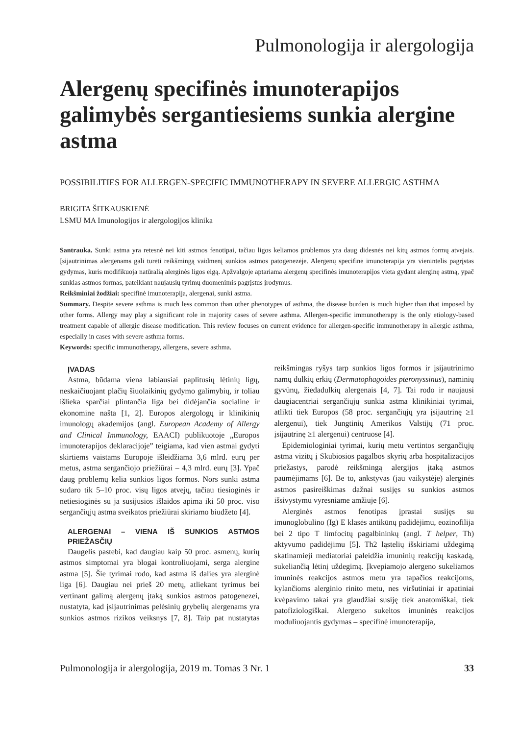Pulmonologija ir alergologija
Alergenų specifinės imunoterapijos galimybės sergantiesiems sunkia alergine astma
POSSIBILITIES FOR ALLERGEN-SPECIFIC IMMUNOTHERAPY IN SEVERE ALLERGIC ASTHMA
BRIGITA ŠITKAUSKIENĖ
LSMU MA Imunologijos ir alergologijos klinika
Santrauka. Sunki astma yra retesnė nei kiti astmos fenotipai, tačiau ligos keliamos problemos yra daug didesnės nei kitų astmos formų atvejais. Įsijautrinimas alergenams gali turėti reikšmingą vaidmenį sunkios astmos patogenezėje. Alergenų specifinė imunoterapija yra vienintelis pagrįstas gydymas, kuris modifikuoja natūralią alerginės ligos eigą. Apžvalgoje aptariama alergenų specifinės imunoterapijos vieta gydant alerginę astmą, ypač sunkias astmos formas, pateikiant naujausių tyrimų duomenimis pagrįstus įrodymus.
Reikšminiai žodžiai: specifinė imunoterapija, alergenai, sunki astma.
Summary. Despite severe asthma is much less common than other phenotypes of asthma, the disease burden is much higher than that imposed by other forms. Allergy may play a significant role in majority cases of severe asthma. Allergen-specific immunotherapy is the only etiology-based treatment capable of allergic disease modification. This review focuses on current evidence for allergen-specific immunotherapy in allergic asthma, especially in cases with severe asthma forms.
Keywords: specific immunotherapy, allergens, severe asthma.
ĮVADAS
Astma, būdama viena labiausiai paplitusių lėtinių ligų, neskaičiuojant plačių šiuolaikinių gydymo galimybių, ir toliau išlieka sparčiai plintančia liga bei didėjančia socialine ir ekonomine našta [1, 2]. Europos alergologų ir klinikinių imunologų akademijos (angl. European Academy of Allergy and Clinical Immunology, EAACI) publikuotoje „Europos imunoterapijos deklaracijoje” teigiama, kad vien astmai gydyti skirtiems vaistams Europoje išleidžiama 3,6 mlrd. eurų per metus, astma sergančiojo priežiūrai – 4,3 mlrd. eurų [3]. Ypač daug problemų kelia sunkios ligos formos. Nors sunki astma sudaro tik 5–10 proc. visų ligos atvejų, tačiau tiesioginės ir netiesioginės su ja susijusios išlaidos apima iki 50 proc. viso sergančiųjų astma sveikatos priežiūrai skiriamo biudžeto [4].
ALERGENAI – VIENA IŠ SUNKIOS ASTMOS PRIEŽASČIŲ
Daugelis pastebi, kad daugiau kaip 50 proc. asmenų, kurių astmos simptomai yra blogai kontroliuojami, serga alergine astma [5]. Šie tyrimai rodo, kad astma iš dalies yra alerginė liga [6]. Daugiau nei prieš 20 metų, atliekant tyrimus bei vertinant galimą alergenų įtaką sunkios astmos patogenezei, nustatyta, kad įsijautrinimas pelėsinių grybelių alergenams yra sunkios astmos rizikos veiksnys [7, 8]. Taip pat nustatytas reikšmingas ryšys tarp sunkios ligos formos ir įsijautrinimo namų dulkių erkių (Dermatophagoides pteronyssinus), naminių gyvūnų, žiedadulkių alergenais [4, 7]. Tai rodo ir naujausi daugiacentriai sergančiųjų sunkia astma klinikiniai tyrimai, atlikti tiek Europos (58 proc. sergančiųjų yra įsijautrinę ≥1 alergenui), tiek Jungtinių Amerikos Valstijų (71 proc. įsijautrinę ≥1 alergenui) centruose [4].
Epidemiologiniai tyrimai, kurių metu vertintos sergančiųjų astma vizitų į Skubiosios pagalbos skyrių arba hospitalizacijos priežastys, parodė reikšmingą alergijos įtaką astmos paūmėjimams [6]. Be to, ankstyvas (jau vaikystėje) alerginės astmos pasireiškimas dažnai susijęs su sunkios astmos išsivystymu vyresniame amžiuje [6].
Alerginės astmos fenotipas įprastai susijęs su imunoglobulino (Ig) E klasės antikūnų padidėjimu, eozinofilija bei 2 tipo T limfocitų pagalbininkų (angl. T helper, Th) aktyvumo padidėjimu [5]. Th2 ląstelių išskiriami uždegimą skatinamieji mediatoriai paleidžia imuninių reakcijų kaskadą, sukeliančią lėtinį uždegimą. Įkvepiamojo alergeno sukeliamos imuninės reakcijos astmos metu yra tapačios reakcijoms, kylančioms alerginio rinito metu, nes viršutiniai ir apatiniai kvėpavimo takai yra glaudžiai susiję tiek anatomiškai, tiek patofiziologiškai. Alergeno sukeltos imuninės reakcijos moduliuojantis gydymas – specifinė imunoterapija,
Pulmonologija ir alergologija, 2019 m. Tomas 3 Nr. 1 33